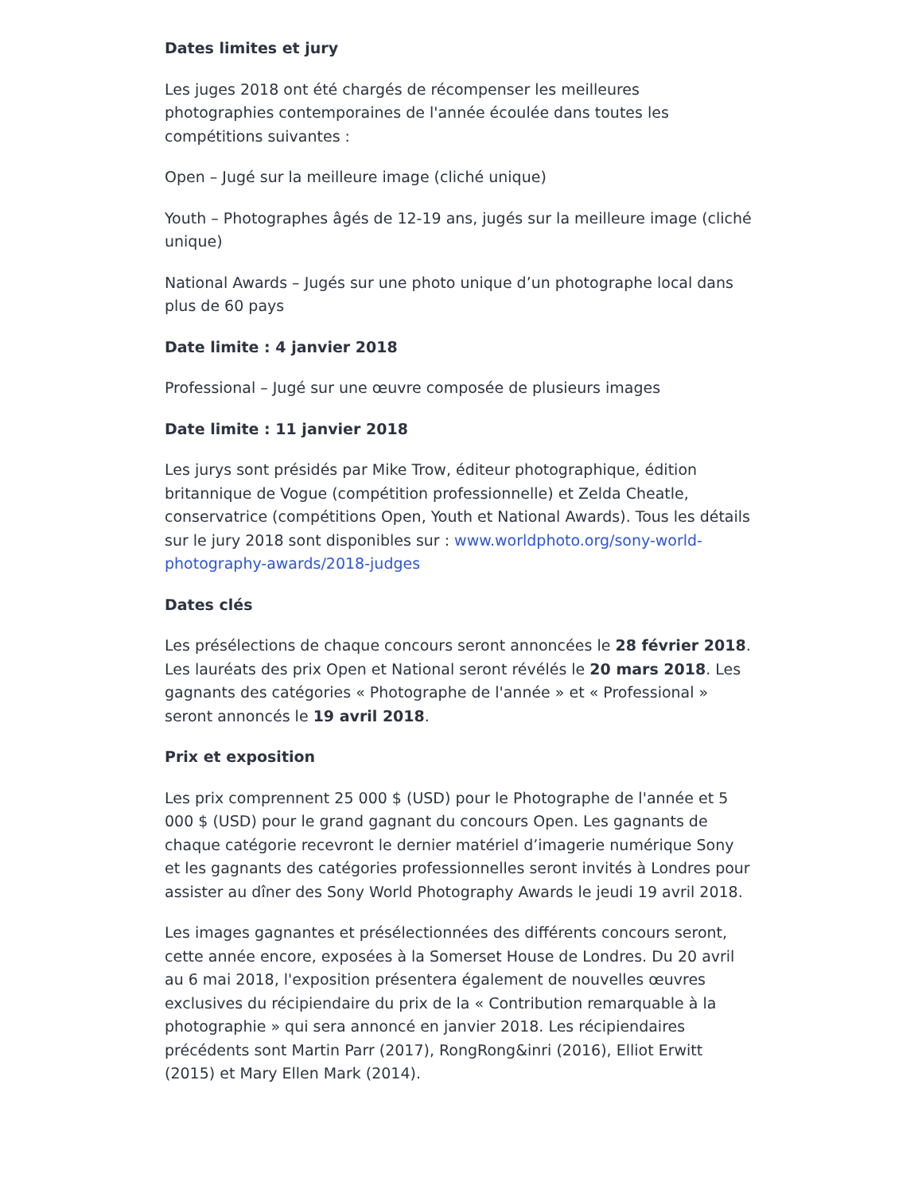Dates limites et jury
Les juges 2018 ont été chargés de récompenser les meilleures photographies contemporaines de l'année écoulée dans toutes les compétitions suivantes :
Open – Jugé sur la meilleure image (cliché unique)
Youth – Photographes âgés de 12-19 ans, jugés sur la meilleure image (cliché unique)
National Awards – Jugés sur une photo unique d’un photographe local dans plus de 60 pays
Date limite : 4 janvier 2018
Professional – Jugé sur une œuvre composée de plusieurs images
Date limite : 11 janvier 2018
Les jurys sont présidés par Mike Trow, éditeur photographique, édition britannique de Vogue (compétition professionnelle) et Zelda Cheatle, conservatrice (compétitions Open, Youth et National Awards). Tous les détails sur le jury 2018 sont disponibles sur : www.worldphoto.org/sony-world-photography-awards/2018-judges
Dates clés
Les présélections de chaque concours seront annoncées le 28 février 2018. Les lauréats des prix Open et National seront révélés le 20 mars 2018. Les gagnants des catégories « Photographe de l'année » et « Professional » seront annoncés le 19 avril 2018.
Prix et exposition
Les prix comprennent 25 000 $ (USD) pour le Photographe de l'année et 5 000 $ (USD) pour le grand gagnant du concours Open. Les gagnants de chaque catégorie recevront le dernier matériel d’imagerie numérique Sony et les gagnants des catégories professionnelles seront invités à Londres pour assister au dîner des Sony World Photography Awards le jeudi 19 avril 2018.
Les images gagnantes et présélectionnées des différents concours seront, cette année encore, exposées à la Somerset House de Londres. Du 20 avril au 6 mai 2018, l'exposition présentera également de nouvelles œuvres exclusives du récipiendaire du prix de la « Contribution remarquable à la photographie » qui sera annoncé en janvier 2018. Les récipiendaires précédents sont Martin Parr (2017), RongRong&inri (2016), Elliot Erwitt (2015) et Mary Ellen Mark (2014).